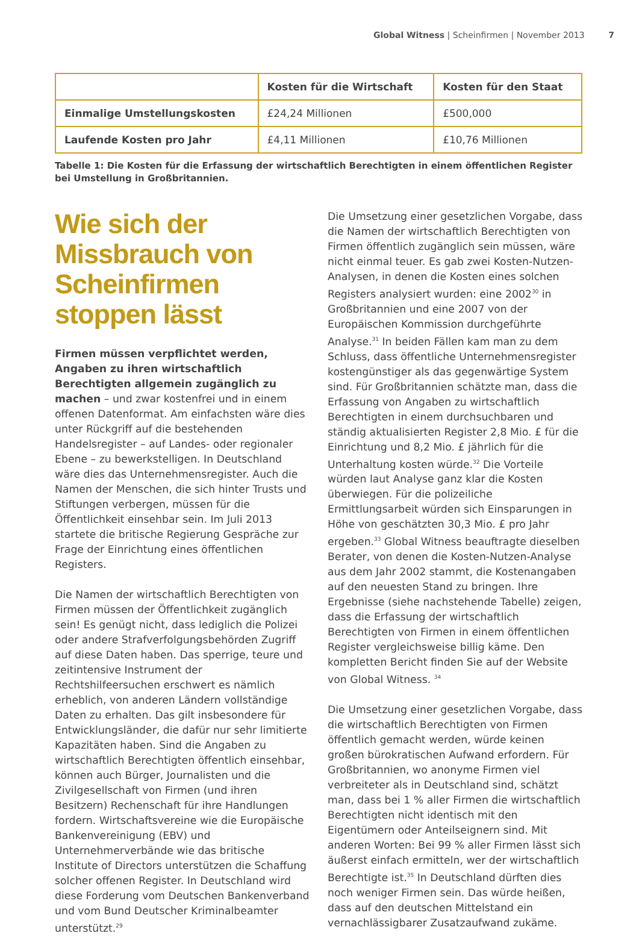Global Witness | Scheinfirmen | November 2013 7
| | Kosten für die Wirtschaft | Kosten für den Staat |
| --- | --- | --- |
| Einmalige Umstellungskosten | £24,24 Millionen | £500,000 |
| Laufende Kosten pro Jahr | £4,11 Millionen | £10,76 Millionen |
Tabelle 1: Die Kosten für die Erfassung der wirtschaftlich Berechtigten in einem öffentlichen Register bei Umstellung in Großbritannien.
Wie sich der Missbrauch von Scheinfirmen stoppen lässt
Firmen müssen verpflichtet werden, Angaben zu ihren wirtschaftlich Berechtigten allgemein zugänglich zu machen – und zwar kostenfrei und in einem offenen Datenformat. Am einfachsten wäre dies unter Rückgriff auf die bestehenden Handelsregister – auf Landes- oder regionaler Ebene – zu bewerkstelligen. In Deutschland wäre dies das Unternehmensregister. Auch die Namen der Menschen, die sich hinter Trusts und Stiftungen verbergen, müssen für die Öffentlichkeit einsehbar sein. Im Juli 2013 startete die britische Regierung Gespräche zur Frage der Einrichtung eines öffentlichen Registers.
Die Namen der wirtschaftlich Berechtigten von Firmen müssen der Öffentlichkeit zugänglich sein! Es genügt nicht, dass lediglich die Polizei oder andere Strafverfolgungsbehörden Zugriff auf diese Daten haben. Das sperrige, teure und zeitintensive Instrument der Rechtshilfeersuchen erschwert es nämlich erheblich, von anderen Ländern vollständige Daten zu erhalten. Das gilt insbesondere für Entwicklungsländer, die dafür nur sehr limitierte Kapazitäten haben. Sind die Angaben zu wirtschaftlich Berechtigten öffentlich einsehbar, können auch Bürger, Journalisten und die Zivilgesellschaft von Firmen (und ihren Besitzern) Rechenschaft für ihre Handlungen fordern. Wirtschaftsvereine wie die Europäische Bankenvereinigung (EBV) und Unternehmerverbände wie das britische Institute of Directors unterstützen die Schaffung solcher offenen Register. In Deutschland wird diese Forderung vom Deutschen Bankenverband und vom Bund Deutscher Kriminalbeamter unterstützt.<sup>29</sup>
Die Umsetzung einer gesetzlichen Vorgabe, dass die Namen der wirtschaftlich Berechtigten von Firmen öffentlich zugänglich sein müssen, wäre nicht einmal teuer. Es gab zwei Kosten-Nutzen-Analysen, in denen die Kosten eines solchen Registers analysiert wurden: eine 2002<sup>30</sup> in Großbritannien und eine 2007 von der Europäischen Kommission durchgeführte Analyse.<sup>31</sup> In beiden Fällen kam man zu dem Schluss, dass öffentliche Unternehmensregister kostengünstiger als das gegenwärtige System sind. Für Großbritannien schätzte man, dass die Erfassung von Angaben zu wirtschaftlich Berechtigten in einem durchsuchbaren und ständig aktualisierten Register 2,8 Mio. £ für die Einrichtung und 8,2 Mio. £ jährlich für die Unterhaltung kosten würde.<sup>32</sup> Die Vorteile würden laut Analyse ganz klar die Kosten überwiegen. Für die polizeiliche Ermittlungsarbeit würden sich Einsparungen in Höhe von geschätzten 30,3 Mio. £ pro Jahr ergeben.<sup>33</sup> Global Witness beauftragte dieselben Berater, von denen die Kosten-Nutzen-Analyse aus dem Jahr 2002 stammt, die Kostenangaben auf den neuesten Stand zu bringen. Ihre Ergebnisse (siehe nachstehende Tabelle) zeigen, dass die Erfassung der wirtschaftlich Berechtigten von Firmen in einem öffentlichen Register vergleichsweise billig käme. Den kompletten Bericht finden Sie auf der Website von Global Witness. <sup>34</sup>
Die Umsetzung einer gesetzlichen Vorgabe, dass die wirtschaftlich Berechtigten von Firmen öffentlich gemacht werden, würde keinen großen bürokratischen Aufwand erfordern. Für Großbritannien, wo anonyme Firmen viel verbreiteter als in Deutschland sind, schätzt man, dass bei 1 % aller Firmen die wirtschaftlich Berechtigten nicht identisch mit den Eigentümern oder Anteilseignern sind. Mit anderen Worten: Bei 99 % aller Firmen lässt sich äußerst einfach ermitteln, wer der wirtschaftlich Berechtigte ist.<sup>35</sup> In Deutschland dürften dies noch weniger Firmen sein. Das würde heißen, dass auf den deutschen Mittelstand ein vernachlässigbarer Zusatzaufwand zukäme.